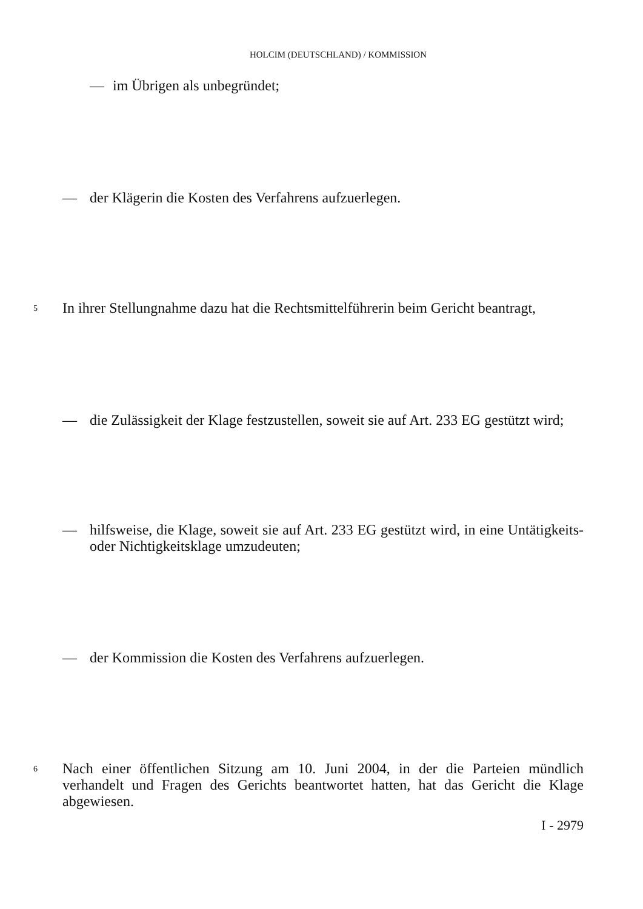HOLCIM (DEUTSCHLAND) / KOMMISSION
— im Übrigen als unbegründet;
— der Klägerin die Kosten des Verfahrens aufzuerlegen.
5 In ihrer Stellungnahme dazu hat die Rechtsmittelführerin beim Gericht beantragt,
— die Zulässigkeit der Klage festzustellen, soweit sie auf Art. 233 EG gestützt wird;
— hilfsweise, die Klage, soweit sie auf Art. 233 EG gestützt wird, in eine Untätigkeits- oder Nichtigkeitsklage umzudeuten;
— der Kommission die Kosten des Verfahrens aufzuerlegen.
6 Nach einer öffentlichen Sitzung am 10. Juni 2004, in der die Parteien mündlich verhandelt und Fragen des Gerichts beantwortet hatten, hat das Gericht die Klage abgewiesen.
I - 2979